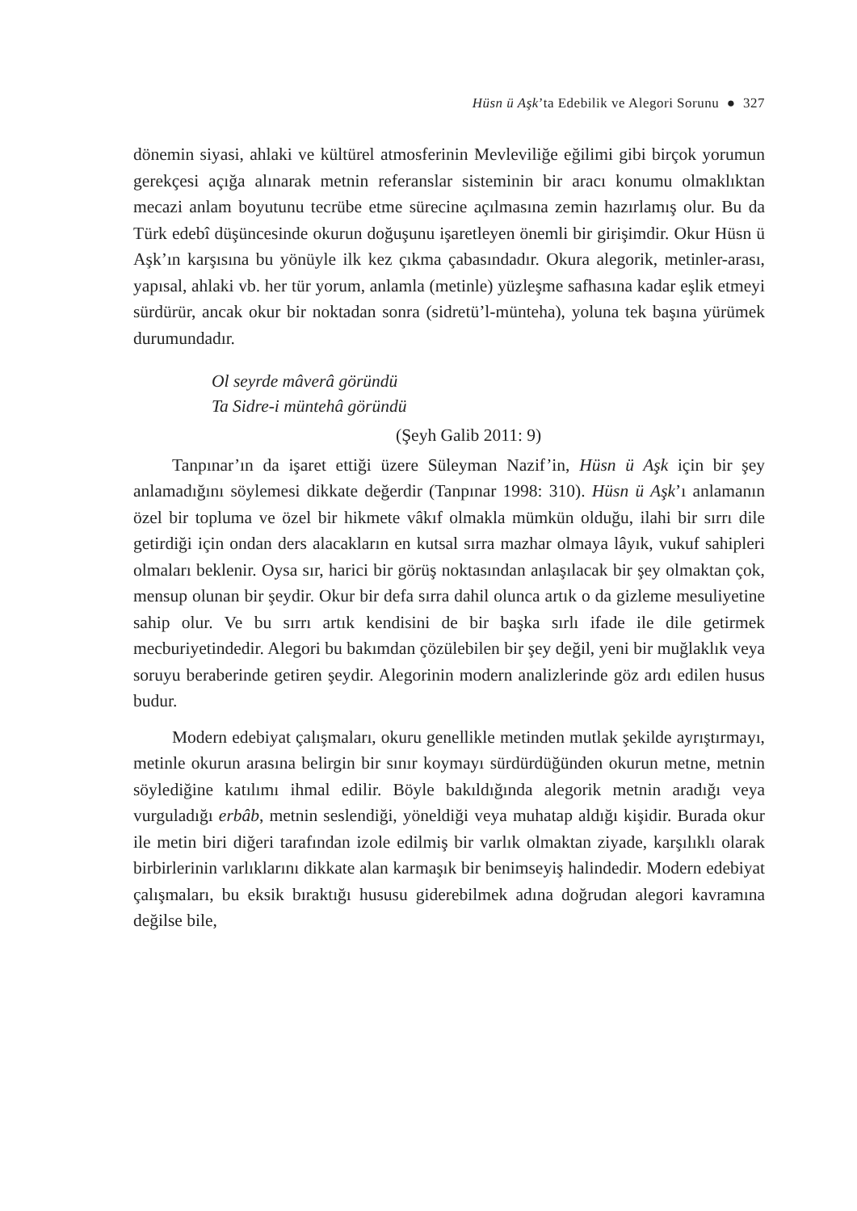Hüsn ü Aşk’ta Edebilik ve Alegori Sorunu ● 327
dönemin siyasi, ahlaki ve kültürel atmosferinin Mevleviliğe eğilimi gibi birçok yorumun gerekçesi açığa alınarak metnin referanslar sisteminin bir aracı konumu olmaklıktan mecazi anlam boyutunu tecrübe etme sürecine açılmasına zemin hazırlamış olur. Bu da Türk edebî düşüncesinde okurun doğuşunu işaretleyen önemli bir girişimdir. Okur Hüsn ü Aşk’ın karşısına bu yönüyle ilk kez çıkma çabasındadır. Okura alegorik, metinler-arası, yapısal, ahlaki vb. her tür yorum, anlamla (metinle) yüzleşme safhasına kadar eşlik etmeyi sürdürür, ancak okur bir noktadan sonra (sidretü’l-münteha), yoluna tek başına yürümek durumundadır.
Ol seyrde mâverâ göründü
Ta Sidre-i müntehâ göründü
(Şeyh Galib 2011: 9)
Tanpınar’ın da işaret ettiği üzere Süleyman Nazif’in, Hüsn ü Aşk için bir şey anlamadığını söylemesi dikkate değerdir (Tanpınar 1998: 310). Hüsn ü Aşk’ı anlamanın özel bir topluma ve özel bir hikmete vâkıf olmakla mümkün olduğu, ilahi bir sırrı dile getirdiği için ondan ders alacakların en kutsal sırra mazhar olmaya lâyık, vukuf sahipleri olmaları beklenir. Oysa sır, harici bir görüş noktasından anlaşılacak bir şey olmaktan çok, mensup olunan bir şeydir. Okur bir defa sırra dahil olunca artık o da gizleme mesuliyetine sahip olur. Ve bu sırrı artık kendisini de bir başka sırlı ifade ile dile getirmek mecburiyetindedir. Alegori bu bakımdan çözülebilen bir şey değil, yeni bir muğlaklık veya soruyu beraberinde getiren şeydir. Alegorinin modern analizlerinde göz ardı edilen husus budur.
Modern edebiyat çalışmaları, okuru genellikle metinden mutlak şekilde ayrıştırmayı, metinle okurun arasına belirgin bir sınır koymayı sürdürdüğünden okurun metne, metnin söylediğine katılımı ihmal edilir. Böyle bakıldığında alegorik metnin aradığı veya vurguladığı erbâb, metnin seslendiği, yöneldiği veya muhatap aldığı kişidir. Burada okur ile metin biri diğeri tarafından izole edilmiş bir varlık olmaktan ziyade, karşılıklı olarak birbirlerinin varlıklarını dikkate alan karmaşık bir benimseyiş halindedir. Modern edebiyat çalışmaları, bu eksik bıraktığı hususu giderebilmek adına doğrudan alegori kavramına değilse bile,